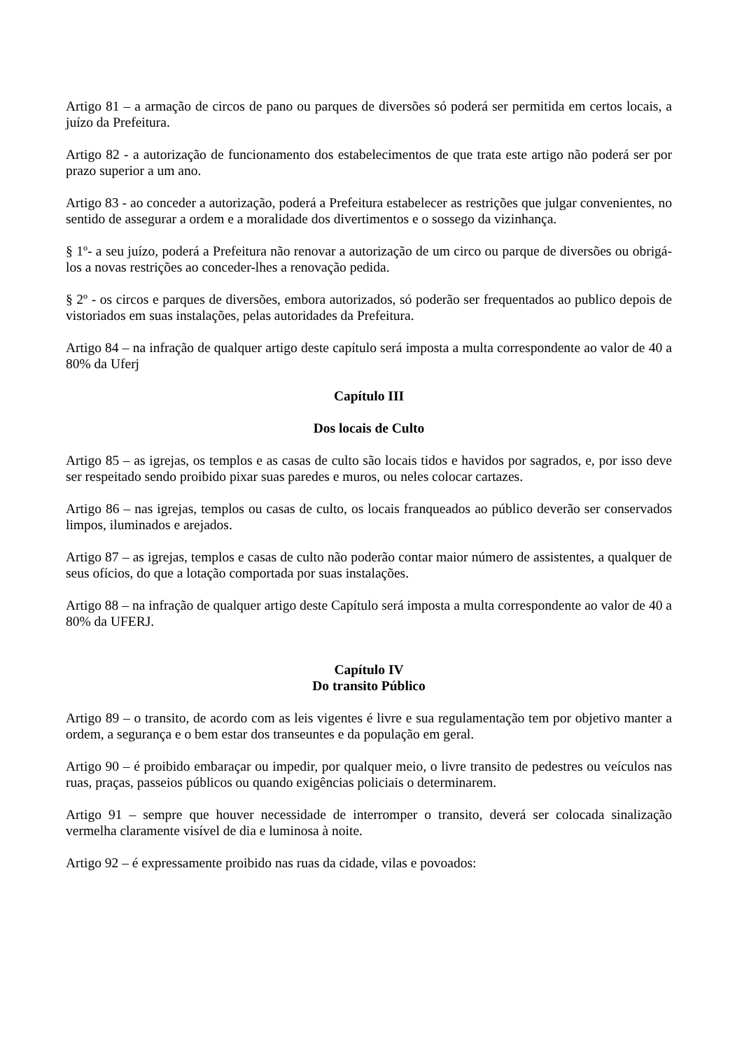Artigo 81 – a armação de circos de pano ou parques de diversões só poderá ser permitida em certos locais, a juízo da Prefeitura.
Artigo 82 - a autorização de funcionamento dos estabelecimentos de que trata este artigo não poderá ser por prazo superior a um ano.
Artigo 83 - ao conceder a autorização, poderá a Prefeitura estabelecer as restrições que julgar convenientes, no sentido de assegurar a ordem e a moralidade dos divertimentos e o sossego da vizinhança.
§ 1º- a seu juízo, poderá a Prefeitura não renovar a autorização de um circo ou parque de diversões ou obrigá-los a novas restrições ao conceder-lhes a renovação pedida.
§ 2º - os circos e parques de diversões, embora autorizados, só poderão ser frequentados ao publico depois de vistoriados em suas instalações, pelas autoridades da Prefeitura.
Artigo 84 – na infração de qualquer artigo deste capítulo será imposta a multa correspondente ao valor de 40 a 80% da Uferj
Capítulo III
Dos locais de Culto
Artigo 85 – as igrejas, os templos e as casas de culto são locais tidos e havidos por sagrados, e, por isso deve ser respeitado sendo proibido pixar suas paredes e muros, ou neles colocar cartazes.
Artigo 86 – nas igrejas, templos ou casas de culto, os locais franqueados ao público deverão ser conservados limpos, iluminados e arejados.
Artigo 87 – as igrejas, templos e casas de culto não poderão contar maior número de assistentes, a qualquer de seus ofícios, do que a lotação comportada por suas instalações.
Artigo 88 – na infração de qualquer artigo deste Capítulo será imposta a multa correspondente ao valor de 40 a 80% da UFERJ.
Capítulo IV
Do transito Público
Artigo 89 – o transito, de acordo com as leis vigentes é livre e sua regulamentação tem por objetivo manter a ordem, a segurança e o bem estar dos transeuntes e da população em geral.
Artigo 90 – é proibido embaraçar ou impedir, por qualquer meio, o livre transito de pedestres ou veículos nas ruas, praças, passeios públicos ou quando exigências policiais o determinarem.
Artigo 91 – sempre que houver necessidade de interromper o transito, deverá ser colocada sinalização vermelha claramente visível de dia e luminosa à noite.
Artigo 92 – é expressamente proibido nas ruas da cidade, vilas e povoados: